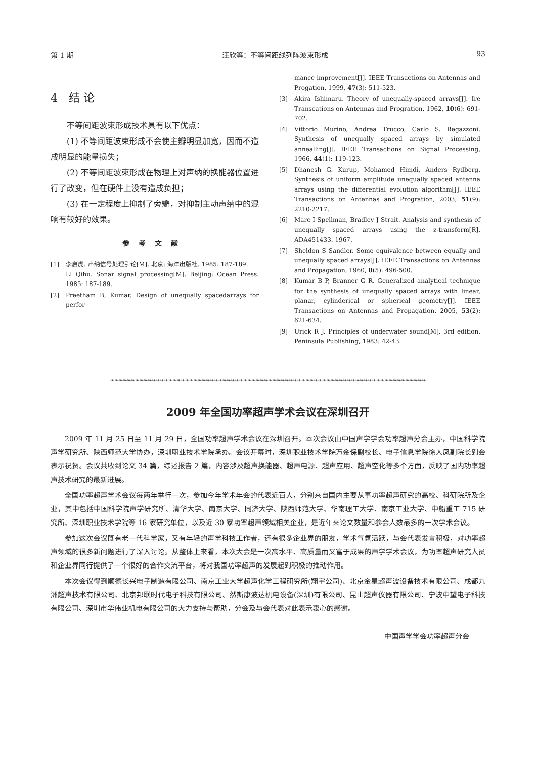第 1 期 汪欣等：不等间距线列阵波束形成 93
4　结 论
不等间距波束形成技术具有以下优点：
(1) 不等间距波束形成不会使主瓣明显加宽，因而不造成明显的能量损失；
(2) 不等间距波束形成在物理上对声纳的换能器位置进行了改变，但在硬件上没有造成负担；
(3) 在一定程度上抑制了旁瓣，对抑制主动声纳中的混响有较好的效果。
参考文献
[1] 李启虎. 声纳信号处理引论[M]. 北京: 海洋出版社. 1985: 187-189.
LI Qihu. Sonar signal processing[M]. Beijing: Ocean Press. 1985: 187-189.
[2] Preetham B, Kumar. Design of unequally spacedarrays for perfor
mance improvement[J]. IEEE Transactions on Antennas and Progation, 1999, 47(3): 511-523.
[3] Akira Ishimaru. Theory of unequally-spaced arrays[J]. Ire Transcations on Antennas and Progration, 1962, 10(6): 691-702.
[4] Vittorio Murino, Andrea Trucco, Carlo S. Regazzoni. Synthesis of unequally spaced arrays by simulated annealling[J]. IEEE Transactions on Signal Processing, 1966, 44(1): 119-123.
[5] Dhanesh G. Kurup, Mohamed Himdi, Anders Rydberg. Synthesis of uniform amplitude unequally spaced antenna arrays using the differential evolution algorithm[J]. IEEE Transactions on Antennas and Progration, 2003, 51(9): 2210-2217.
[6] Marc I Spellman, Bradley J Strait. Analysis and synthesis of unequally spaced arrays using the z-transform[R]. ADA451433. 1967.
[7] Sheldon S Sandler. Some equivalence between equally and unequally spaced arrays[J]. IEEE Transactions on Antennas and Propagation, 1960, 8(5): 496-500.
[8] Kumar B P, Branner G R. Generalized analytical technique for the synthesis of unequally spaced arrays with linear, planar, cylinderical or spherical geometry[J]. IEEE Transactions on Antennas and Propagation. 2005, 53(2): 621-634.
[9] Urick R J. Principles of underwater sound[M]. 3rd edition. Peninsula Publishing, 1983: 42-43.
❧❧❧❧❧❧❧❧❧❧❧❧❧❧❧❧❧❧❧❧❧❧❧❧❧❧❧❧❧❧❧❧❧❧❧❧❧❧❧❧❧❧❧❧❧❧❧❧❧❧❧❧❧❧❧❧❧❧❧❧❧❧❧❧❧❧❧❧❧❧❧❧❧❧❧❧
2009 年全国功率超声学术会议在深圳召开
2009 年 11 月 25 日至 11 月 29 日，全国功率超声学术会议在深圳召开。本次会议由中国声学学会功率超声分会主办，中国科学院声学研究所、陕西师范大学协办，深圳职业技术学院承办。会议开幕时，深圳职业技术学院万金保副校长、电子信息学院徐人凤副院长到会表示祝贺。会议共收到论文 34 篇，综述报告 2 篇，内容涉及超声换能器、超声电源、超声应用、超声空化等多个方面，反映了国内功率超声技术研究的最新进展。
全国功率超声学术会议每两年举行一次，参加今年学术年会的代表近百人，分别来自国内主要从事功率超声研究的高校、科研院所及企业，其中包括中国科学院声学研究所、清华大学、南京大学、同济大学、陕西师范大学、华南理工大学、南京工业大学、中船重工 715 研究所、深圳职业技术学院等 16 家研究单位，以及近 30 家功率超声领域相关企业，是近年来论文数量和参会人数最多的一次学术会议。
参加这次会议既有老一代科学家，又有年轻的声学科技工作者，还有很多企业界的朋友，学术气氛活跃，与会代表发言积极，对功率超声领域的很多新问题进行了深入讨论。从整体上来看，本次大会是一次高水平、高质量而又富于成果的声学学术会议，为功率超声研究人员和企业界同行提供了一个很好的合作交流平台，将对我国功率超声的发展起到积极的推动作用。
本次会议得到顺德长兴电子制造有限公司、南京工业大学超声化学工程研究所(翔宇公司)、北京金星超声波设备技术有限公司、成都九洲超声技术有限公司、北京邦联时代电子科技有限公司、然斯康波达机电设备(深圳)有限公司、昆山超声仪器有限公司、宁波中望电子科技有限公司、深圳市华伟业机电有限公司的大力支持与帮助，分会及与会代表对此表示衷心的感谢。
中国声学学会功率超声分会